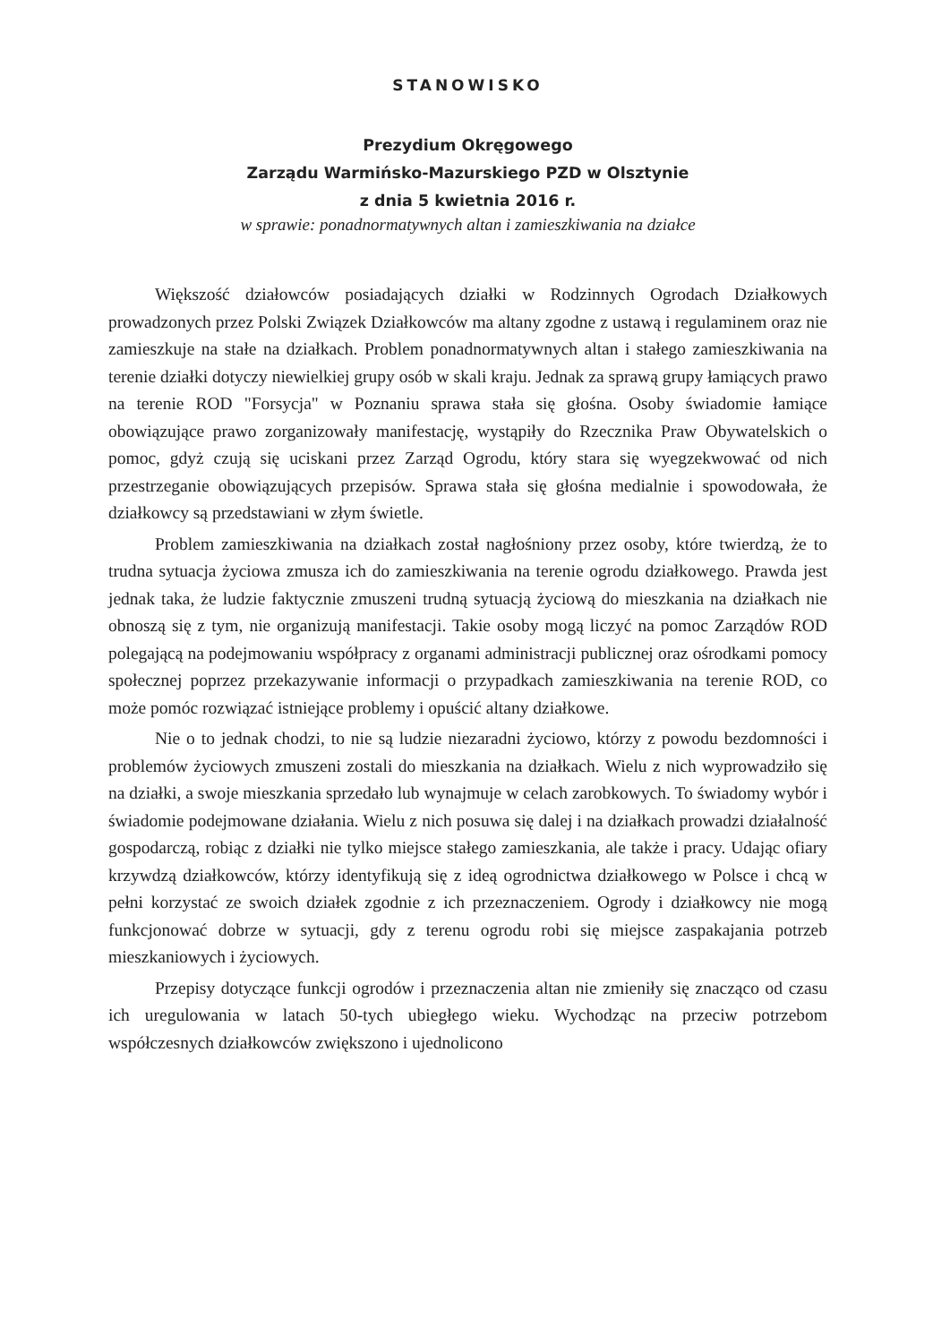STANOWISKO
Prezydium Okręgowego
Zarządu Warmińsko-Mazurskiego PZD w Olsztynie
z dnia 5 kwietnia 2016 r.
w sprawie: ponadnormatywnych altan i zamieszkiwania na działce
Większość działowców posiadających działki w Rodzinnych Ogrodach Działkowych prowadzonych przez Polski Związek Działkowców ma altany zgodne z ustawą i regulaminem oraz nie zamieszkuje na stałe na działkach. Problem ponadnormatywnych altan i stałego zamieszkiwania na terenie działki dotyczy niewielkiej grupy osób w skali kraju. Jednak za sprawą grupy łamiących prawo na terenie ROD "Forsycja" w Poznaniu sprawa stała się głośna. Osoby świadomie łamiące obowiązujące prawo zorganizowały manifestację, wystąpiły do Rzecznika Praw Obywatelskich o pomoc, gdyż czują się uciskani przez Zarząd Ogrodu, który stara się wyegzekwować od nich przestrzeganie obowiązujących przepisów. Sprawa stała się głośna medialnie i spowodowała, że działkowcy są przedstawiani w złym świetle.
Problem zamieszkiwania na działkach został nagłośniony przez osoby, które twierdzą, że to trudna sytuacja życiowa zmusza ich do zamieszkiwania na terenie ogrodu działkowego. Prawda jest jednak taka, że ludzie faktycznie zmuszeni trudną sytuacją życiową do mieszkania na działkach nie obnoszą się z tym, nie organizują manifestacji. Takie osoby mogą liczyć na pomoc Zarządów ROD polegającą na podejmowaniu współpracy z organami administracji publicznej oraz ośrodkami pomocy społecznej poprzez przekazywanie informacji o przypadkach zamieszkiwania na terenie ROD, co może pomóc rozwiązać istniejące problemy i opuścić altany działkowe.
Nie o to jednak chodzi, to nie są ludzie niezaradni życiowo, którzy z powodu bezdomności i problemów życiowych zmuszeni zostali do mieszkania na działkach. Wielu z nich wyprowadziło się na działki, a swoje mieszkania sprzedało lub wynajmuje w celach zarobkowych. To świadomy wybór i świadomie podejmowane działania. Wielu z nich posuwa się dalej i na działkach prowadzi działalność gospodarczą, robiąc z działki nie tylko miejsce stałego zamieszkania, ale także i pracy. Udając ofiary krzywdzą działkowców, którzy identyfikują się z ideą ogrodnictwa działkowego w Polsce i chcą w pełni korzystać ze swoich działek zgodnie z ich przeznaczeniem. Ogrody i działkowcy nie mogą funkcjonować dobrze w sytuacji, gdy z terenu ogrodu robi się miejsce zaspakajania potrzeb mieszkaniowych i życiowych.
Przepisy dotyczące funkcji ogrodów i przeznaczenia altan nie zmieniły się znacząco od czasu ich uregulowania w latach 50-tych ubiegłego wieku. Wychodząc na przeciw potrzebom współczesnych działkowców zwiększono i ujednolicono